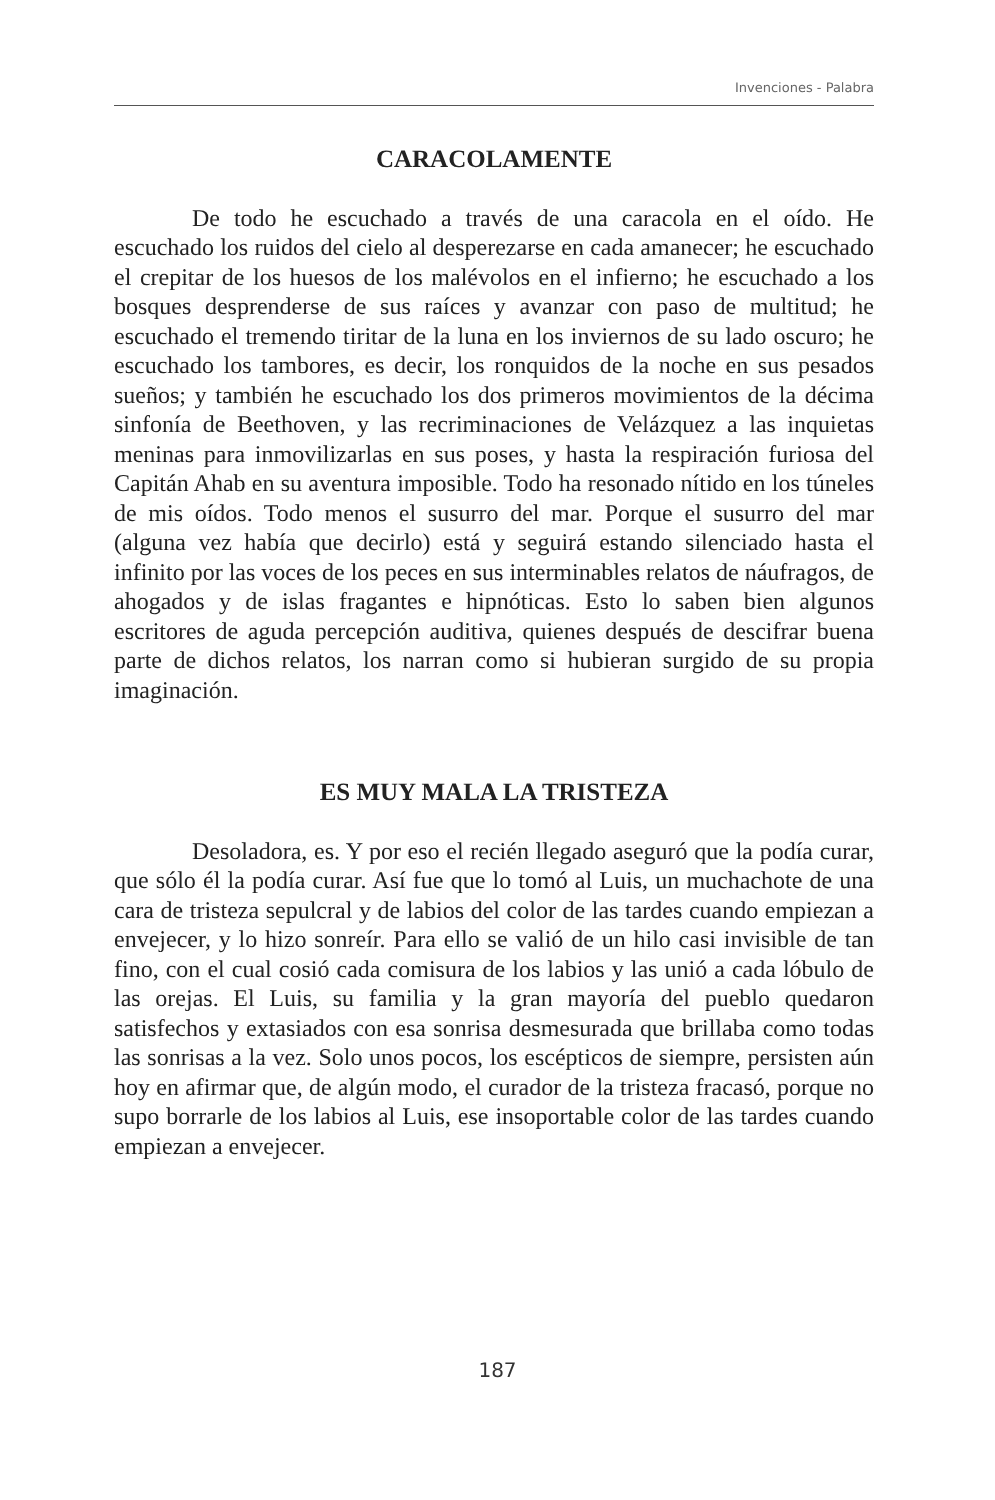Invenciones - Palabra
CARACOLAMENTE
De todo he escuchado a través de una caracola en el oído. He escuchado los ruidos del cielo al desperezarse en cada amanecer; he escuchado el crepitar de los huesos de los malévolos en el infierno; he escuchado a los bosques desprenderse de sus raíces y avanzar con paso de multitud; he escuchado el tremendo tiritar de la luna en los inviernos de su lado oscuro; he escuchado los tambores, es decir, los ronquidos de la noche en sus pesados sueños; y también he escuchado los dos primeros movimientos de la décima sinfonía de Beethoven, y las recriminaciones de Velázquez a las inquietas meninas para inmovilizarlas en sus poses, y hasta la respiración furiosa del Capitán Ahab en su aventura imposible. Todo ha resonado nítido en los túneles de mis oídos. Todo menos el susurro del mar. Porque el susurro del mar (alguna vez había que decirlo) está y seguirá estando silenciado hasta el infinito por las voces de los peces en sus interminables relatos de náufragos, de ahogados y de islas fragantes e hipnóticas. Esto lo saben bien algunos escritores de aguda percepción auditiva, quienes después de descifrar buena parte de dichos relatos, los narran como si hubieran surgido de su propia imaginación.
ES MUY MALA LA TRISTEZA
Desoladora, es. Y por eso el recién llegado aseguró que la podía curar, que sólo él la podía curar. Así fue que lo tomó al Luis, un muchachote de una cara de tristeza sepulcral y de labios del color de las tardes cuando empiezan a envejecer, y lo hizo sonreír. Para ello se valió de un hilo casi invisible de tan fino, con el cual cosió cada comisura de los labios y las unió a cada lóbulo de las orejas. El Luis, su familia y la gran mayoría del pueblo quedaron satisfechos y extasiados con esa sonrisa desmesurada que brillaba como todas las sonrisas a la vez. Solo unos pocos, los escépticos de siempre, persisten aún hoy en afirmar que, de algún modo, el curador de la tristeza fracasó, porque no supo borrarle de los labios al Luis, ese insoportable color de las tardes cuando empiezan a envejecer.
187